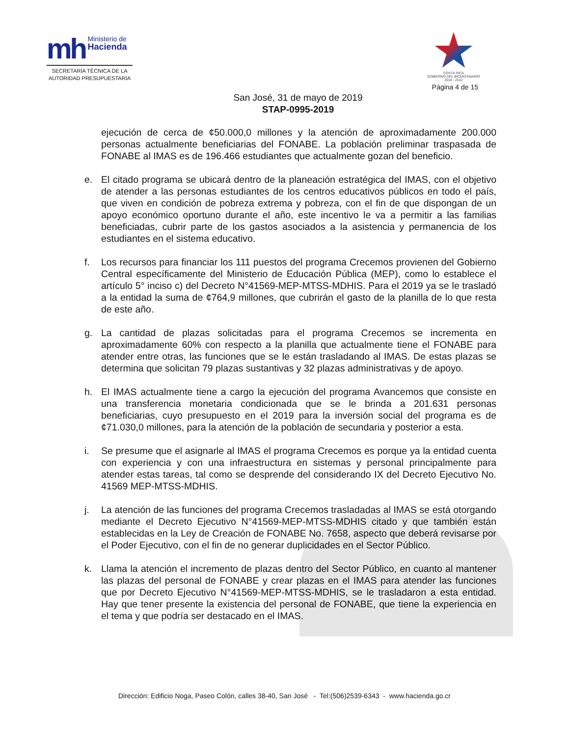mh Ministerio de
Hacienda
SECRETARÍA TÉCNICA DE LA
AUTORIDAD PRESUPUESTARIA
COSTA RICA
GOBIERNO DEL BICENTENARIO
2018 - 2022
Página 4 de 15
San José, 31 de mayo de 2019
STAP-0995-2019
ejecución de cerca de ¢50.000,0 millones y la atención de aproximadamente 200.000 personas actualmente beneficiarias del FONABE. La población preliminar traspasada de FONABE al IMAS es de 196.466 estudiantes que actualmente gozan del beneficio.
e. El citado programa se ubicará dentro de la planeación estratégica del IMAS, con el objetivo de atender a las personas estudiantes de los centros educativos públicos en todo el país, que viven en condición de pobreza extrema y pobreza, con el fin de que dispongan de un apoyo económico oportuno durante el año, este incentivo le va a permitir a las familias beneficiadas, cubrir parte de los gastos asociados a la asistencia y permanencia de los estudiantes en el sistema educativo.
f. Los recursos para financiar los 111 puestos del programa Crecemos provienen del Gobierno Central específicamente del Ministerio de Educación Pública (MEP), como lo establece el artículo 5° inciso c) del Decreto N°41569-MEP-MTSS-MDHIS. Para el 2019 ya se le trasladó a la entidad la suma de ¢764,9 millones, que cubrirán el gasto de la planilla de lo que resta de este año.
g. La cantidad de plazas solicitadas para el programa Crecemos se incrementa en aproximadamente 60% con respecto a la planilla que actualmente tiene el FONABE para atender entre otras, las funciones que se le están trasladando al IMAS. De estas plazas se determina que solicitan 79 plazas sustantivas y 32 plazas administrativas y de apoyo.
h. El IMAS actualmente tiene a cargo la ejecución del programa Avancemos que consiste en una transferencia monetaria condicionada que se le brinda a 201.631 personas beneficiarias, cuyo presupuesto en el 2019 para la inversión social del programa es de ¢71.030,0 millones, para la atención de la población de secundaria y posterior a esta.
i. Se presume que el asignarle al IMAS el programa Crecemos es porque ya la entidad cuenta con experiencia y con una infraestructura en sistemas y personal principalmente para atender estas tareas, tal como se desprende del considerando IX del Decreto Ejecutivo No. 41569 MEP-MTSS-MDHIS.
j. La atención de las funciones del programa Crecemos trasladadas al IMAS se está otorgando mediante el Decreto Ejecutivo N°41569-MEP-MTSS-MDHIS citado y que también están establecidas en la Ley de Creación de FONABE No. 7658, aspecto que deberá revisarse por el Poder Ejecutivo, con el fin de no generar duplicidades en el Sector Público.
k. Llama la atención el incremento de plazas dentro del Sector Público, en cuanto al mantener las plazas del personal de FONABE y crear plazas en el IMAS para atender las funciones que por Decreto Ejecutivo N°41569-MEP-MTSS-MDHIS, se le trasladaron a esta entidad. Hay que tener presente la existencia del personal de FONABE, que tiene la experiencia en el tema y que podría ser destacado en el IMAS.
Dirección: Edificio Noga, Paseo Colón, calles 38-40, San José - Tel:(506)2539-6343 - www.hacienda.go.cr